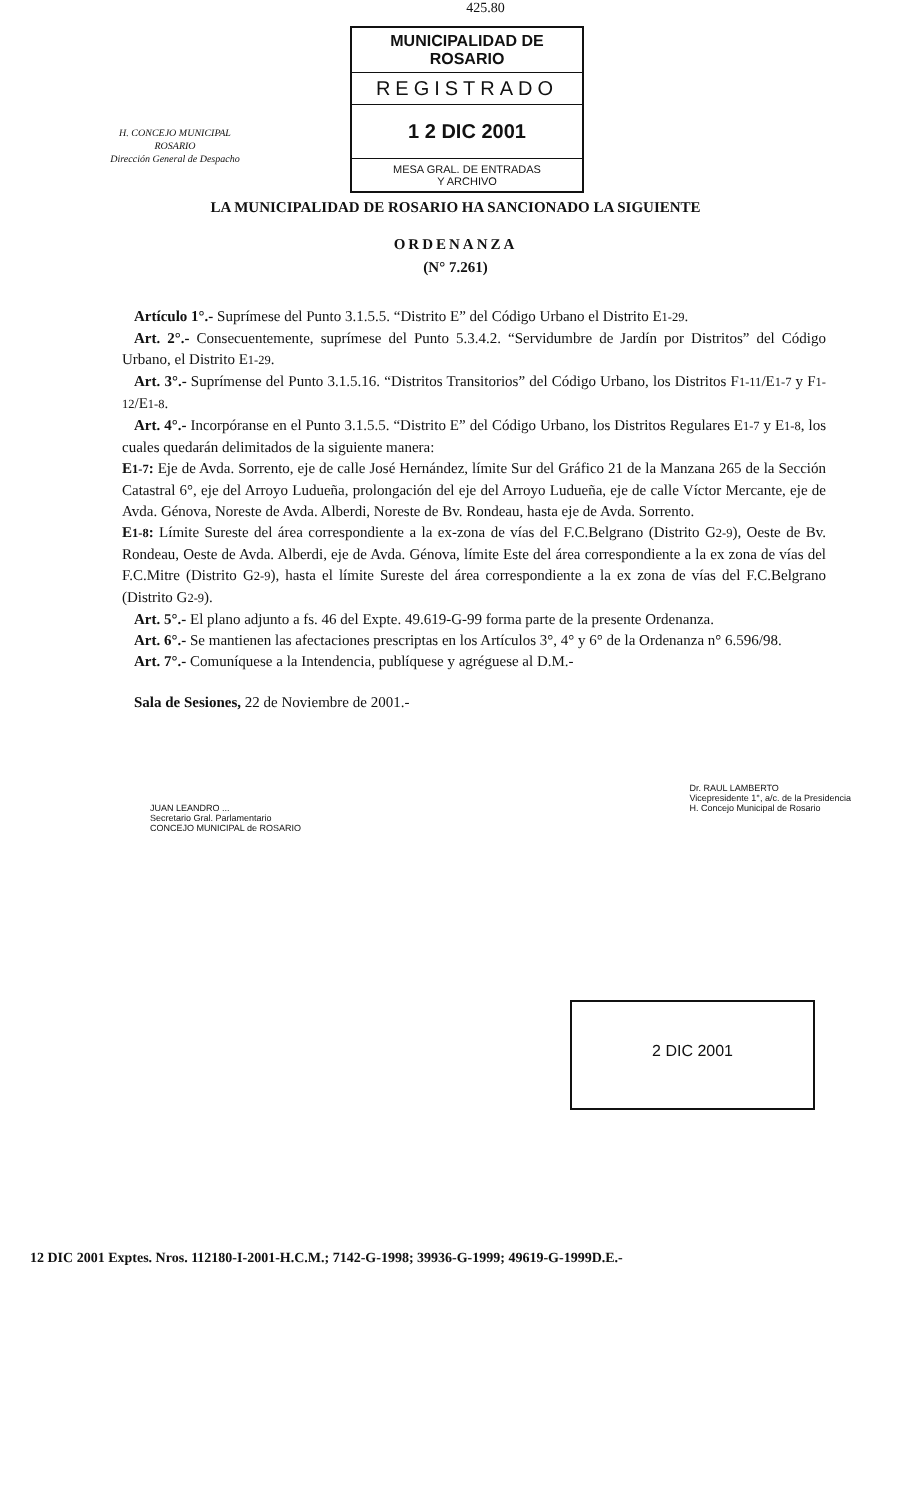425.80
H. CONCEJO MUNICIPAL
ROSARIO
Dirección General de Despacho
MUNICIPALIDAD DE ROSARIO
REGISTRADO
1 2 DIC 2001
MESA GRAL. DE ENTRADAS
Y ARCHIVO
LA MUNICIPALIDAD DE ROSARIO HA SANCIONADO LA SIGUIENTE
ORDENANZA
(N° 7.261)
Artículo 1°.- Suprímese del Punto 3.1.5.5. “Distrito E” del Código Urbano el Distrito E1-29.
Art. 2°.- Consecuentemente, suprímese del Punto 5.3.4.2. “Servidumbre de Jardín por Distritos” del Código Urbano, el Distrito E1-29.
Art. 3°.- Suprímense del Punto 3.1.5.16. “Distritos Transitorios” del Código Urbano, los Distritos F1-11/E1-7 y F1-12/E1-8.
Art. 4°.- Incorpóranse en el Punto 3.1.5.5. “Distrito E” del Código Urbano, los Distritos Regulares E1-7 y E1-8, los cuales quedarán delimitados de la siguiente manera:
E1-7: Eje de Avda. Sorrento, eje de calle José Hernández, límite Sur del Gráfico 21 de la Manzana 265 de la Sección Catastral 6°, eje del Arroyo Ludueña, prolongación del eje del Arroyo Ludueña, eje de calle Víctor Mercante, eje de Avda. Génova, Noreste de Avda. Alberdi, Noreste de Bv. Rondeau, hasta eje de Avda. Sorrento.
E1-8: Límite Sureste del área correspondiente a la ex-zona de vías del F.C.Belgrano (Distrito G2-9), Oeste de Bv. Rondeau, Oeste de Avda. Alberdi, eje de Avda. Génova, límite Este del área correspondiente a la ex zona de vías del F.C.Mitre (Distrito G2-9), hasta el límite Sureste del área correspondiente a la ex zona de vías del F.C.Belgrano (Distrito G2-9).
Art. 5°.- El plano adjunto a fs. 46 del Expte. 49.619-G-99 forma parte de la presente Ordenanza.
Art. 6°.- Se mantienen las afectaciones prescriptas en los Artículos 3°, 4° y 6° de la Ordenanza n° 6.596/98.
Art. 7°.- Comuníquese a la Intendencia, publíquese y agréguese al D.M.-
Sala de Sesiones, 22 de Noviembre de 2001.-
JUAN LEANDRO ...
Secretario Gral. Parlamentario
CONCEJO MUNICIPAL de ROSARIO
Dr. RAUL LAMBERTO
Vicepresidente 1°, a/c. de la Presidencia
H. Concejo Municipal de Rosario
2 DIC 2001
12 DIC 2001 Exptes. Nros. 112180-I-2001-H.C.M.; 7142-G-1998; 39936-G-1999; 49619-G-1999D.E.-